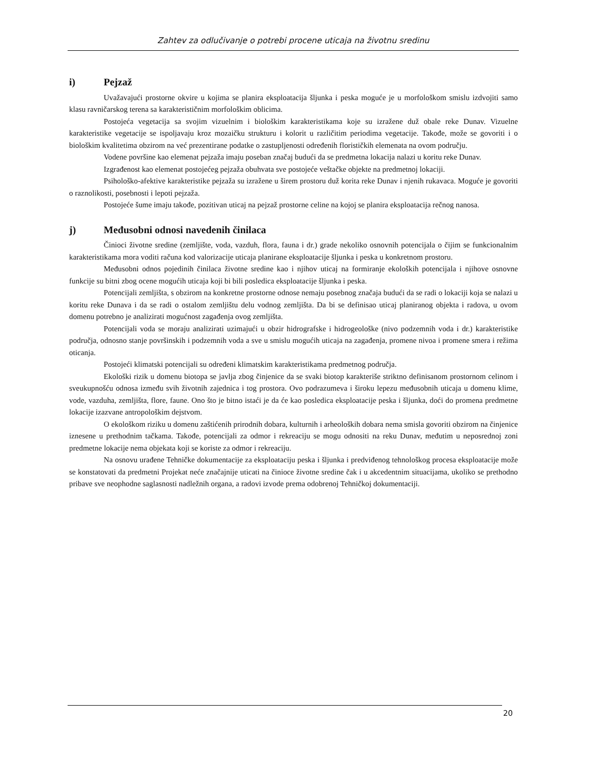Zahtev za odlučivanje o potrebi procene uticaja na životnu sredinu
i) Pejzaž
Uvažavajući prostorne okvire u kojima se planira eksploatacija šljunka i peska moguće je u morfološkom smislu izdvojiti samo klasu ravničarskog terena sa karakterističnim morfološkim oblicima.
Postojeća vegetacija sa svojim vizuelnim i biološkim karakteristikama koje su izražene duž obale reke Dunav. Vizuelne karakteristike vegetacije se ispoljavaju kroz mozaičku strukturu i kolorit u različitim periodima vegetacije. Takođe, može se govoriti i o biološkim kvalitetima obzirom na već prezentirane podatke o zastupljenosti određenih florističkih elemenata na ovom području.
Vodene površine kao elemenat pejzaža imaju poseban značaj budući da se predmetna lokacija nalazi u koritu reke Dunav.
Izgrađenost kao elemenat postojećeg pejzaža obuhvata sve postojeće veštačke objekte na predmetnoj lokaciji.
Psihološko-afektive karakteristike pejzaža su izražene u širem prostoru duž korita reke Dunav i njenih rukavaca. Moguće je govoriti o raznolikosti, posebnosti i lepoti pejzaža.
Postojeće šume imaju takođe, pozitivan uticaj na pejzaž prostorne celine na kojoj se planira eksploatacija rečnog nanosa.
j) Međusobni odnosi navedenih činilaca
Činioci životne sredine (zemljište, voda, vazduh, flora, fauna i dr.) grade nekoliko osnovnih potencijala o čijim se funkcionalnim karakteristikama mora voditi računa kod valorizacije uticaja planirane eksploatacije šljunka i peska u konkretnom prostoru.
Međusobni odnos pojedinih činilaca životne sredine kao i njihov uticaj na formiranje ekoloških potencijala i njihove osnovne funkcije su bitni zbog ocene mogućih uticaja koji bi bili posledica eksploatacije šljunka i peska.
Potencijali zemljišta, s obzirom na konkretne prostorne odnose nemaju posebnog značaja budući da se radi o lokaciji koja se nalazi u koritu reke Dunava i da se radi o ostalom zemljištu delu vodnog zemljišta. Da bi se definisao uticaj planiranog objekta i radova, u ovom domenu potrebno je analizirati mogućnost zagađenja ovog zemljišta.
Potencijali voda se moraju analizirati uzimajući u obzir hidrografske i hidrogeološke (nivo podzemnih voda i dr.) karakteristike područja, odnosno stanje površinskih i podzemnih voda a sve u smislu mogućih uticaja na zagađenja, promene nivoa i promene smera i režima oticanja.
Postojeći klimatski potencijali su određeni klimatskim karakteristikama predmetnog područja.
Ekološki rizik u domenu biotopa se javlja zbog činjenice da se svaki biotop karakteriše striktno definisanom prostornom celinom i sveukupnošću odnosa između svih životnih zajednica i tog prostora. Ovo podrazumeva i široku lepezu međusobnih uticaja u domenu klime, vode, vazduha, zemljišta, flore, faune. Ono što je bitno istaći je da će kao posledica eksploatacije peska i šljunka, doći do promena predmetne lokacije izazvane antropološkim dejstvom.
O ekološkom riziku u domenu zaštićenih prirodnih dobara, kulturnih i arheoloških dobara nema smisla govoriti obzirom na činjenice iznesene u prethodnim tačkama. Takođe, potencijali za odmor i rekreaciju se mogu odnositi na reku Dunav, međutim u neposrednoj zoni predmetne lokacije nema objekata koji se koriste za odmor i rekreaciju.
Na osnovu urađene Tehničke dokumentacije za eksploataciju peska i šljunka i predviđenog tehnološkog procesa eksploatacije može se konstatovati da predmetni Projekat neće značajnije uticati na činioce životne sredine čak i u akcedentnim situacijama, ukoliko se prethodno pribave sve neophodne saglasnosti nadležnih organa, a radovi izvode prema odobrenoj Tehničkoj dokumentaciji.
20